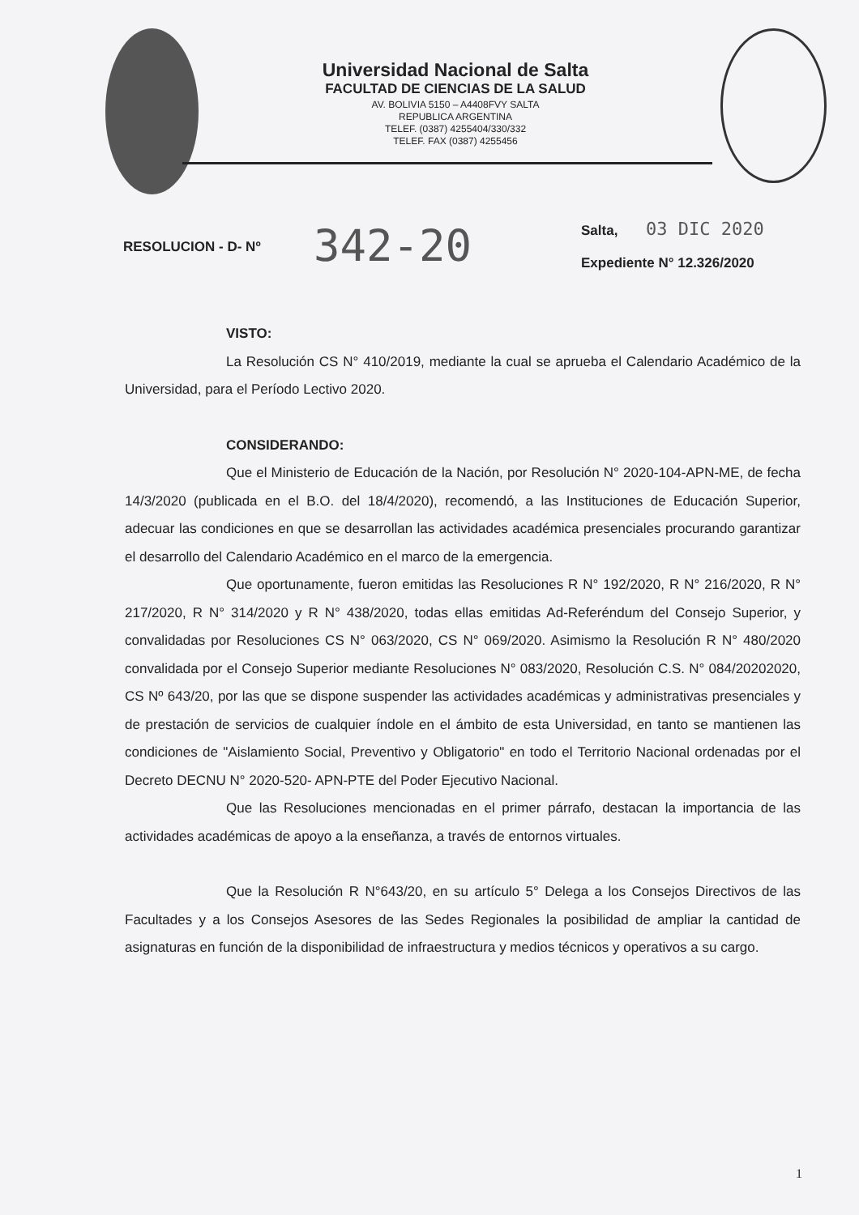Universidad Nacional de Salta
FACULTAD DE CIENCIAS DE LA SALUD
AV. BOLIVIA 5150 – A4408FVY SALTA
REPUBLICA ARGENTINA
TELEF. (0387) 4255404/330/332
TELEF. FAX (0387) 4255456
RESOLUCION - D- Nº
342-20
Salta, 03 DIC 2020
Expediente N° 12.326/2020
VISTO:
La Resolución CS N° 410/2019, mediante la cual se aprueba el Calendario Académico de la Universidad, para el Período Lectivo 2020.
CONSIDERANDO:
Que el Ministerio de Educación de la Nación, por Resolución N° 2020-104-APN-ME, de fecha 14/3/2020 (publicada en el B.O. del 18/4/2020), recomendó, a las Instituciones de Educación Superior, adecuar las condiciones en que se desarrollan las actividades académica presenciales procurando garantizar el desarrollo del Calendario Académico en el marco de la emergencia.
Que oportunamente, fueron emitidas las Resoluciones R N° 192/2020, R N° 216/2020, R N° 217/2020, R N° 314/2020 y R N° 438/2020, todas ellas emitidas Ad-Referéndum del Consejo Superior, y convalidadas por Resoluciones CS N° 063/2020, CS N° 069/2020. Asimismo la Resolución R N° 480/2020 convalidada por el Consejo Superior mediante Resoluciones N° 083/2020, Resolución C.S. N° 084/20202020, CS Nº 643/20, por las que se dispone suspender las actividades académicas y administrativas presenciales y de prestación de servicios de cualquier índole en el ámbito de esta Universidad, en tanto se mantienen las condiciones de "Aislamiento Social, Preventivo y Obligatorio" en todo el Territorio Nacional ordenadas por el Decreto DECNU N° 2020-520- APN-PTE del Poder Ejecutivo Nacional.
Que las Resoluciones mencionadas en el primer párrafo, destacan la importancia de las actividades académicas de apoyo a la enseñanza, a través de entornos virtuales.
Que la Resolución R N°643/20, en su artículo 5° Delega a los Consejos Directivos de las Facultades y a los Consejos Asesores de las Sedes Regionales la posibilidad de ampliar la cantidad de asignaturas en función de la disponibilidad de infraestructura y medios técnicos y operativos a su cargo.
1